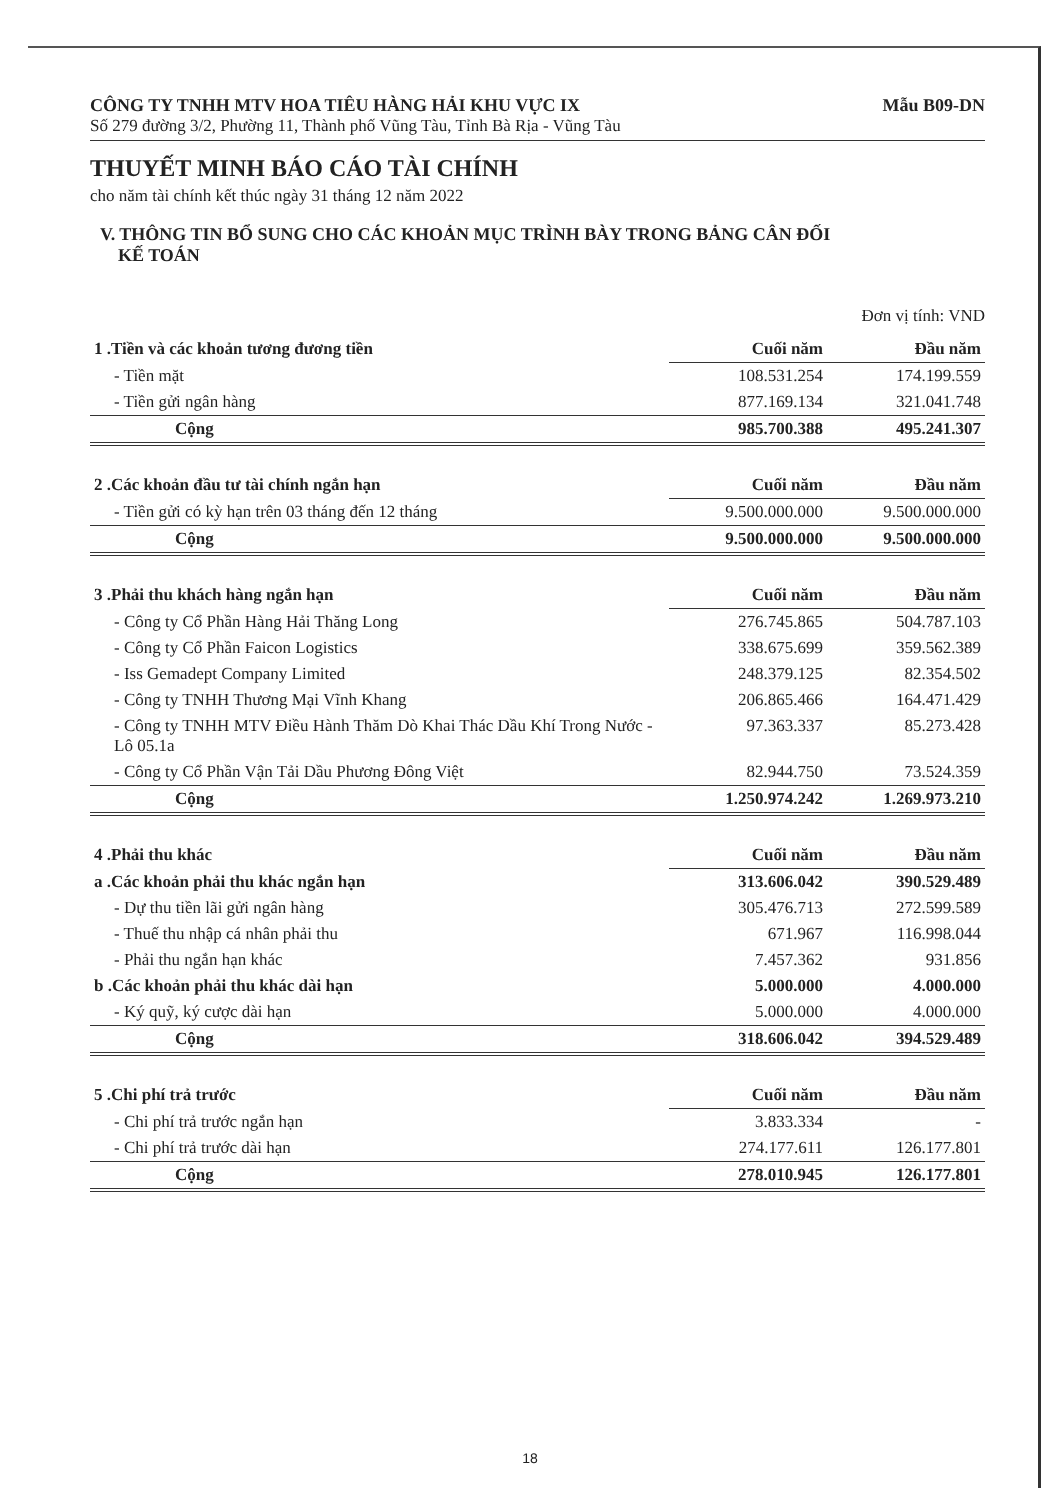CÔNG TY TNHH MTV HOA TIÊU HÀNG HẢI KHU VỰC IX Mẫu B09-DN
Số 279 đường 3/2, Phường 11, Thành phố Vũng Tàu, Tỉnh Bà Rịa - Vũng Tàu
THUYẾT MINH BÁO CÁO TÀI CHÍNH
cho năm tài chính kết thúc ngày 31 tháng 12 năm 2022
V. THÔNG TIN BỔ SUNG CHO CÁC KHOẢN MỤC TRÌNH BÀY TRONG BẢNG CÂN ĐỐI
KẾ TOÁN
Đơn vị tính: VND
| 1 .Tiền và các khoản tương đương tiền | Cuối năm | Đầu năm |
| --- | --- | --- |
| - Tiền mặt | 108.531.254 | 174.199.559 |
| - Tiền gửi ngân hàng | 877.169.134 | 321.041.748 |
| Cộng | 985.700.388 | 495.241.307 |
| 2 .Các khoản đầu tư tài chính ngắn hạn | Cuối năm | Đầu năm |
| --- | --- | --- |
| - Tiền gửi có kỳ hạn trên 03 tháng đến 12 tháng | 9.500.000.000 | 9.500.000.000 |
| Cộng | 9.500.000.000 | 9.500.000.000 |
| 3 .Phải thu khách hàng ngắn hạn | Cuối năm | Đầu năm |
| --- | --- | --- |
| - Công ty Cổ Phần Hàng Hải Thăng Long | 276.745.865 | 504.787.103 |
| - Công ty Cổ Phần Faicon Logistics | 338.675.699 | 359.562.389 |
| - Iss Gemadept Company Limited | 248.379.125 | 82.354.502 |
| - Công ty TNHH Thương Mại Vĩnh Khang | 206.865.466 | 164.471.429 |
| - Công ty TNHH MTV Điều Hành Thăm Dò Khai Thác Dầu Khí Trong Nước - Lô 05.1a | 97.363.337 | 85.273.428 |
| - Công ty Cổ Phần Vận Tải Dầu Phương Đông Việt | 82.944.750 | 73.524.359 |
| Cộng | 1.250.974.242 | 1.269.973.210 |
| 4 .Phải thu khác | Cuối năm | Đầu năm |
| --- | --- | --- |
| a .Các khoản phải thu khác ngắn hạn | 313.606.042 | 390.529.489 |
| - Dự thu tiền lãi gửi ngân hàng | 305.476.713 | 272.599.589 |
| - Thuế thu nhập cá nhân phải thu | 671.967 | 116.998.044 |
| - Phải thu ngắn hạn khác | 7.457.362 | 931.856 |
| b .Các khoản phải thu khác dài hạn | 5.000.000 | 4.000.000 |
| - Ký quỹ, ký cược dài hạn | 5.000.000 | 4.000.000 |
| Cộng | 318.606.042 | 394.529.489 |
| 5 .Chi phí trả trước | Cuối năm | Đầu năm |
| --- | --- | --- |
| - Chi phí trả trước ngắn hạn | 3.833.334 | - |
| - Chi phí trả trước dài hạn | 274.177.611 | 126.177.801 |
| Cộng | 278.010.945 | 126.177.801 |
18